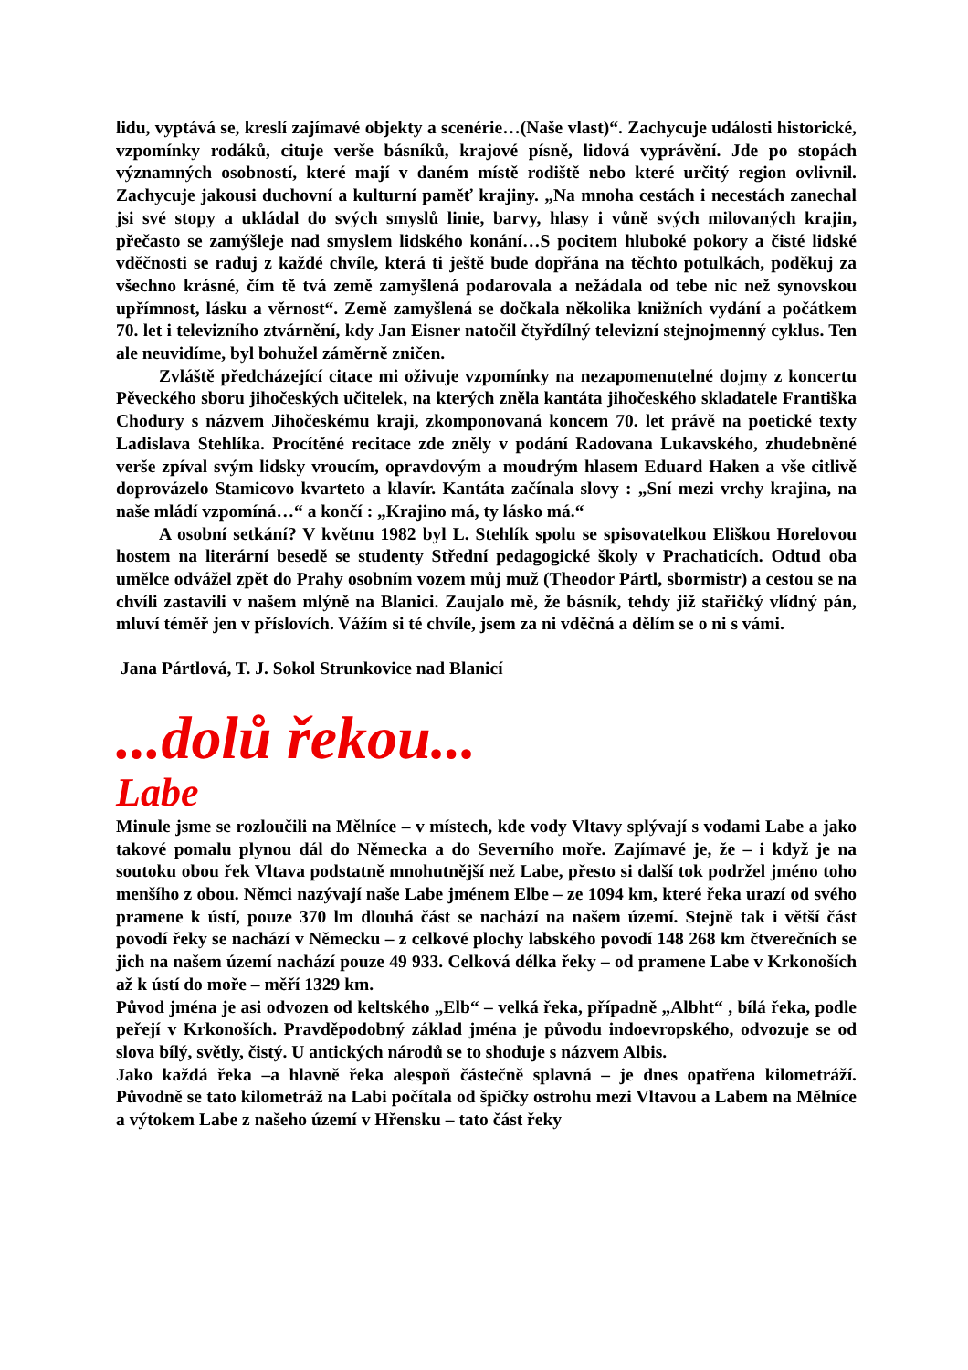lidu, vyptává se, kreslí zajímavé objekty a scenérie…(Naše vlast)“. Zachycuje události historické, vzpomínky rodáků, cituje verše básníků, krajové písně, lidová vyprávění. Jde po stopách významných osobností, které mají v daném místě rodiště nebo které určitý region ovlivnil. Zachycuje jakousi duchovní a kulturní paměť krajiny. „Na mnoha cestách i necestách zanechal jsi své stopy a ukládal do svých smyslů linie, barvy, hlasy i vůně svých milovaných krajin, přečasto se zamýšleje nad smyslem lidského konání…S pocitem hluboké pokory a čisté lidské vděčnosti se raduj z každé chvíle, která ti ještě bude dopřána na těchto potulkách, poděkuj za všechno krásné, čím tě tvá země zamyšlená podarovala a nežádala od tebe nic než synovskou upřímnost, lásku a věrnost“. Země zamyšlená se dočkala několika knižních vydání a počátkem 70. let i televizního ztvárnění, kdy Jan Eisner natočil čtyřdílný televizní stejnojmenný cyklus. Ten ale neuvidíme, byl bohužel záměrně zničen.
Zvláště předcházející citace mi oživuje vzpomínky na nezapomenutelné dojmy z koncertu Pěveckého sboru jihočeských učitelek, na kterých zněla kantáta jihočeského skladatele Františka Chodury s názvem Jihočeskému kraji, zkomponovaná koncem 70. let právě na poetické texty Ladislava Stehlíka. Procítěné recitace zde zněly v podání Radovana Lukavského, zhudebněné verše zpíval svým lidsky vroucím, opravdovým a moudrým hlasem Eduard Haken a vše citlivě doprovázelo Stamicovo kvarteto a klavír. Kantáta začínala slovy : „Sní mezi vrchy krajina, na naše mládí vzpomíná…“ a končí : „Krajino má, ty lásko má.“
A osobní setkání? V květnu 1982 byl L. Stehlík spolu se spisovatelkou Eliškou Horelovou hostem na literární besedě se studenty Střední pedagogické školy v Prachaticích. Odtud oba umělce odvážel zpět do Prahy osobním vozem můj muž (Theodor Pártl, sbormistr) a cestou se na chvíli zastavili v našem mlýně na Blanici. Zaujalo mě, že básník, tehdy již stařičký vlídný pán, mluví téměř jen v příslovích. Vážím si té chvíle, jsem za ni vděčná a dělím se o ni s vámi.
Jana Pártlová, T. J. Sokol Strunkovice nad Blanicí
...dolů řekou...
Labe
Minule jsme se rozloučili na Mělníce – v místech, kde vody Vltavy splývají s vodami Labe a jako takové pomalu plynou dál do Německa a do Severního moře. Zajímavé je, že – i když je na soutoku obou řek Vltava podstatně mnohutnější než Labe, přesto si další tok podržel jméno toho menšího z obou. Němci nazývají naše Labe jménem Elbe – ze 1094 km, které řeka urazí od svého pramene k ústí, pouze 370 lm dlouhá část se nachází na našem území. Stejně tak i větší část povodí řeky se nachází v Německu – z celkové plochy labského povodí 148 268 km čtverečních se jich na našem území nachází pouze 49 933. Celková délka řeky – od pramene Labe v Krkonoších až k ústí do moře – měří 1329 km.
Původ jména je asi odvozen od keltského „Elb“ – velká řeka, případně „Albht“ , bílá řeka, podle peřejí v Krkonoších. Pravděpodobný základ jména je původu indoevropského, odvozuje se od slova bílý, světly, čistý. U antických národů se to shoduje s názvem Albis.
Jako každá řeka –a hlavně řeka alespoň částečně splavná – je dnes opatřena kilometráží. Původně se tato kilometráž na Labi počítala od špičky ostrohu mezi Vltavou a Labem na Mělníce a výtokem Labe z našeho území v Hřensku – tato část řeky